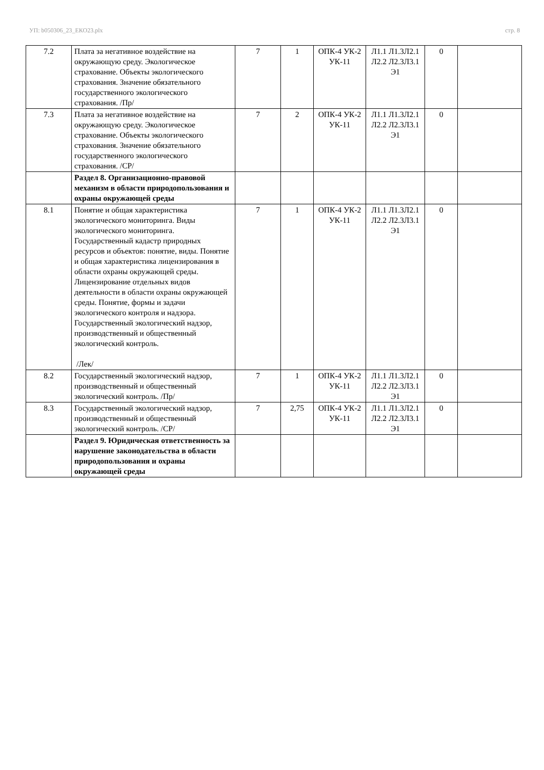УП: b050306_23_ЕКО23.plx стр. 8
| 7.2 | Плата за негативное воздействие на окружающую среду. Экологическое страхование. Объекты экологического страхования. Значение обязательного государственного экологического страхования. /Пр/ | 7 | 1 | ОПК-4 УК-2 УК-11 | Л1.1 Л1.3Л2.1 Л2.2 Л2.3Л3.1 Э1 | 0 | |
| 7.3 | Плата за негативное воздействие на окружающую среду. Экологическое страхование. Объекты экологического страхования. Значение обязательного государственного экологического страхования. /СР/ | 7 | 2 | ОПК-4 УК-2 УК-11 | Л1.1 Л1.3Л2.1 Л2.2 Л2.3Л3.1 Э1 | 0 | |
| | Раздел 8. Организационно-правовой механизм в области природопользования и охраны окружающей среды | | | | | | |
| 8.1 | Понятие и общая характеристика экологического мониторинга. Виды экологического мониторинга. Государственный кадастр природных ресурсов и объектов: понятие, виды. Понятие и общая характеристика лицензирования в области охраны окружающей среды. Лицензирование отдельных видов деятельности в области охраны окружающей среды. Понятие, формы и задачи экологического контроля и надзора. Государственный экологический надзор, производственный и общественный экологический контроль. /Лек/ | 7 | 1 | ОПК-4 УК-2 УК-11 | Л1.1 Л1.3Л2.1 Л2.2 Л2.3Л3.1 Э1 | 0 | |
| 8.2 | Государственный экологический надзор, производственный и общественный экологический контроль. /Пр/ | 7 | 1 | ОПК-4 УК-2 УК-11 | Л1.1 Л1.3Л2.1 Л2.2 Л2.3Л3.1 Э1 | 0 | |
| 8.3 | Государственный экологический надзор, производственный и общественный экологический контроль. /СР/ | 7 | 2,75 | ОПК-4 УК-2 УК-11 | Л1.1 Л1.3Л2.1 Л2.2 Л2.3Л3.1 Э1 | 0 | |
| | Раздел 9. Юридическая ответственность за нарушение законодательства в области природопользования и охраны окружающей среды | | | | | | |